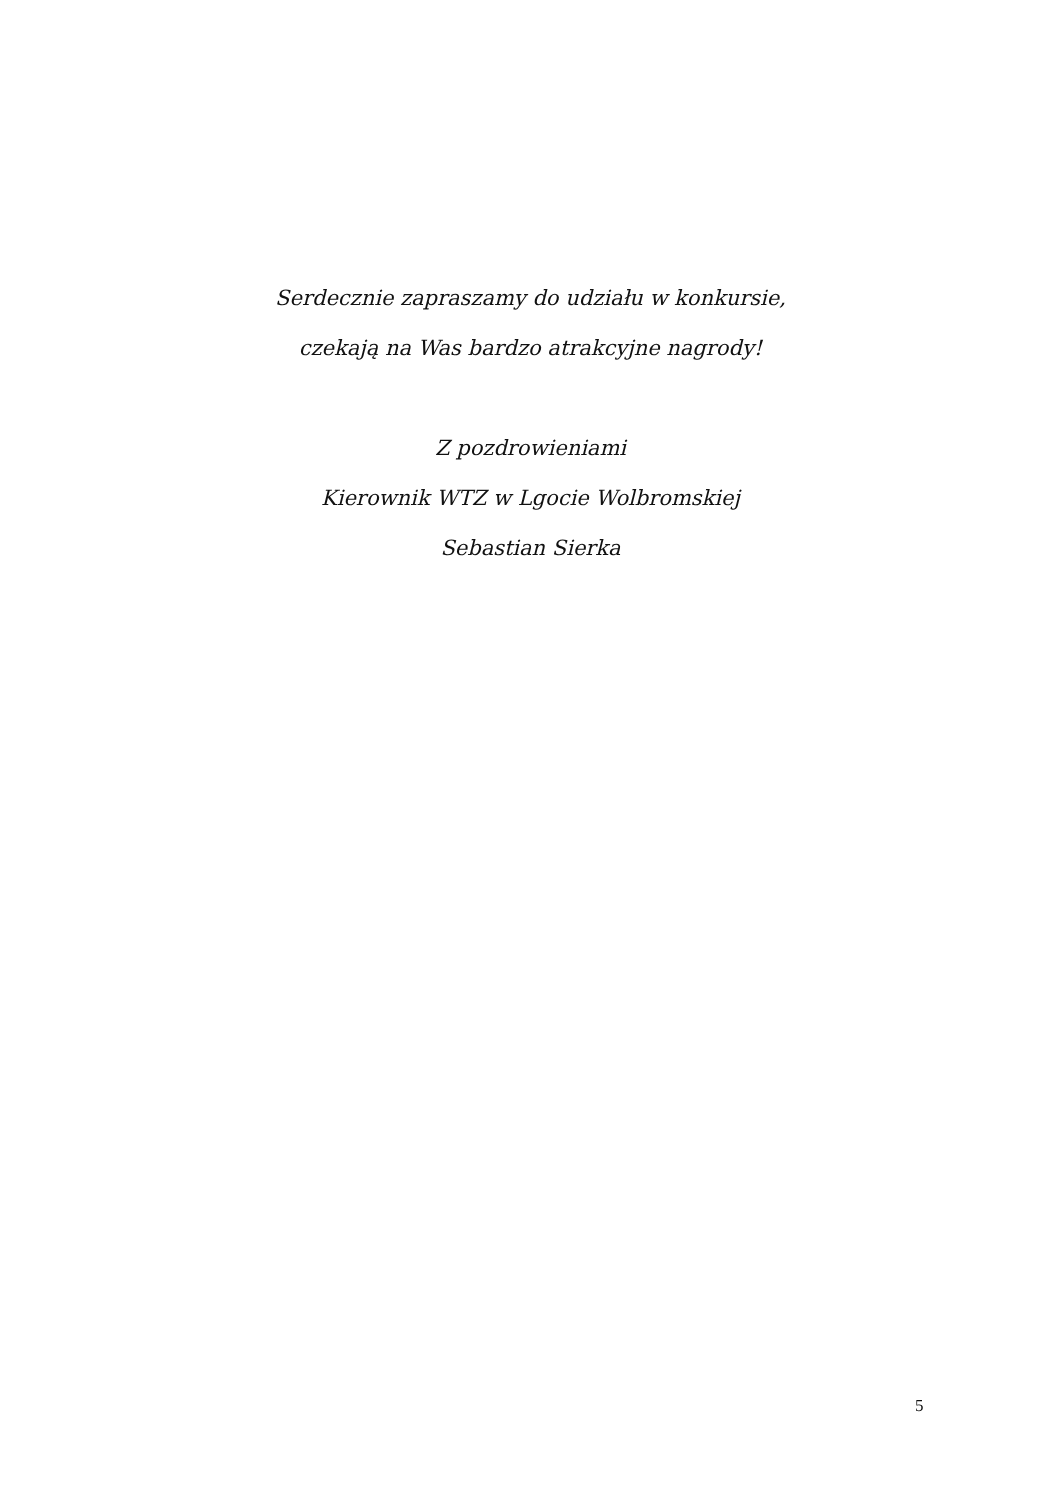Serdecznie zapraszamy do udziału w konkursie,
czekają na Was bardzo atrakcyjne nagrody!
Z pozdrowieniami
Kierownik WTZ w Lgocie Wolbromskiej
Sebastian Sierka
5